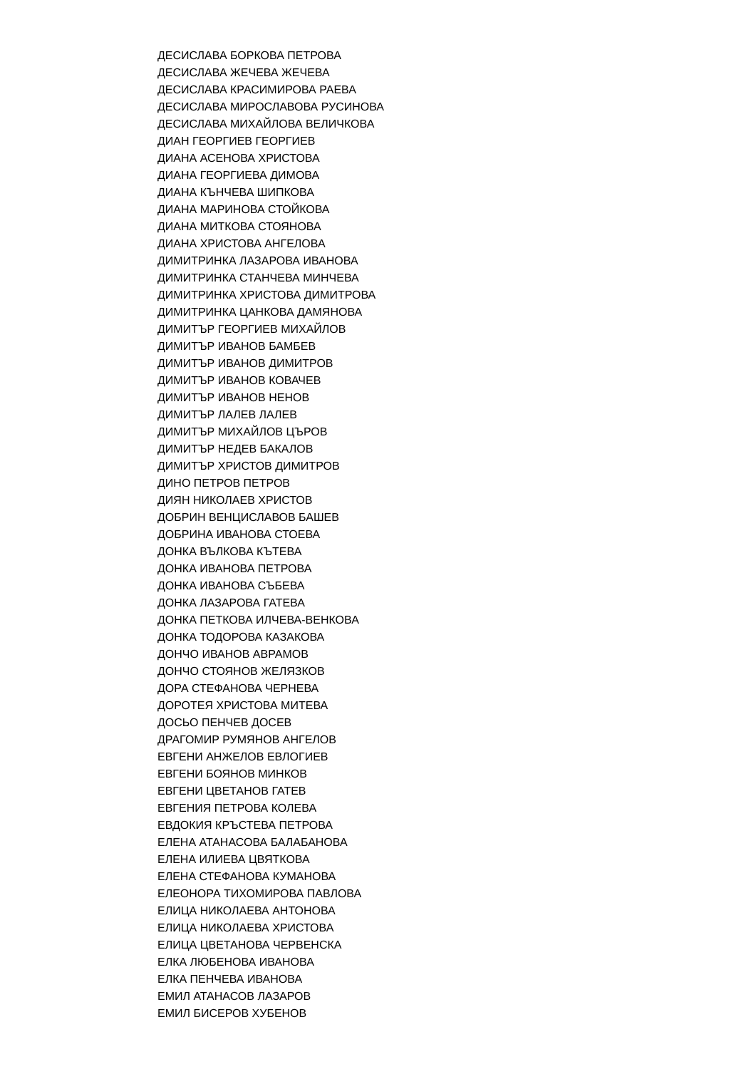ДЕСИСЛАВА БОРКОВА ПЕТРОВА
ДЕСИСЛАВА ЖЕЧЕВА ЖЕЧЕВА
ДЕСИСЛАВА КРАСИМИРОВА РАЕВА
ДЕСИСЛАВА МИРОСЛАВОВА РУСИНОВА
ДЕСИСЛАВА МИХАЙЛОВА ВЕЛИЧКОВА
ДИАН ГЕОРГИЕВ ГЕОРГИЕВ
ДИАНА АСЕНОВА ХРИСТОВА
ДИАНА ГЕОРГИЕВА ДИМОВА
ДИАНА КЪНЧЕВА ШИПКОВА
ДИАНА МАРИНОВА СТОЙКОВА
ДИАНА МИТКОВА СТОЯНОВА
ДИАНА ХРИСТОВА АНГЕЛОВА
ДИМИТРИНКА ЛАЗАРОВА ИВАНОВА
ДИМИТРИНКА СТАНЧЕВА МИНЧЕВА
ДИМИТРИНКА ХРИСТОВА ДИМИТРОВА
ДИМИТРИНКА ЦАНКОВА ДАМЯНОВА
ДИМИТЪР ГЕОРГИЕВ МИХАЙЛОВ
ДИМИТЪР ИВАНОВ БАМБЕВ
ДИМИТЪР ИВАНОВ ДИМИТРОВ
ДИМИТЪР ИВАНОВ КОВАЧЕВ
ДИМИТЪР ИВАНОВ НЕНОВ
ДИМИТЪР ЛАЛЕВ ЛАЛЕВ
ДИМИТЪР МИХАЙЛОВ ЦЪРОВ
ДИМИТЪР НЕДЕВ БАКАЛОВ
ДИМИТЪР ХРИСТОВ ДИМИТРОВ
ДИНО ПЕТРОВ ПЕТРОВ
ДИЯН НИКОЛАЕВ ХРИСТОВ
ДОБРИН ВЕНЦИСЛАВОВ БАШЕВ
ДОБРИНА ИВАНОВА СТОЕВА
ДОНКА ВЪЛКОВА КЪТЕВА
ДОНКА ИВАНОВА ПЕТРОВА
ДОНКА ИВАНОВА СЪБЕВА
ДОНКА ЛАЗАРОВА ГАТЕВА
ДОНКА ПЕТКОВА ИЛЧЕВА-ВЕНКОВА
ДОНКА ТОДОРОВА КАЗАКОВА
ДОНЧО ИВАНОВ АВРАМОВ
ДОНЧО СТОЯНОВ ЖЕЛЯЗКОВ
ДОРА СТЕФАНОВА ЧЕРНЕВА
ДОРОТЕЯ ХРИСТОВА МИТЕВА
ДОСЬО ПЕНЧЕВ ДОСЕВ
ДРАГОМИР РУМЯНОВ АНГЕЛОВ
ЕВГЕНИ АНЖЕЛОВ ЕВЛОГИЕВ
ЕВГЕНИ БОЯНОВ МИНКОВ
ЕВГЕНИ ЦВЕТАНОВ ГАТЕВ
ЕВГЕНИЯ ПЕТРОВА КОЛЕВА
ЕВДОКИЯ КРЪСТЕВА ПЕТРОВА
ЕЛЕНА АТАНАСОВА БАЛАБАНОВА
ЕЛЕНА ИЛИЕВА ЦВЯТКОВА
ЕЛЕНА СТЕФАНОВА КУМАНОВА
ЕЛЕОНОРА ТИХОМИРОВА ПАВЛОВА
ЕЛИЦА НИКОЛАЕВА АНТОНОВА
ЕЛИЦА НИКОЛАЕВА ХРИСТОВА
ЕЛИЦА ЦВЕТАНОВА ЧЕРВЕНСКА
ЕЛКА ЛЮБЕНОВА ИВАНОВА
ЕЛКА ПЕНЧЕВА ИВАНОВА
ЕМИЛ АТАНАСОВ ЛАЗАРОВ
ЕМИЛ БИСЕРОВ ХУБЕНОВ